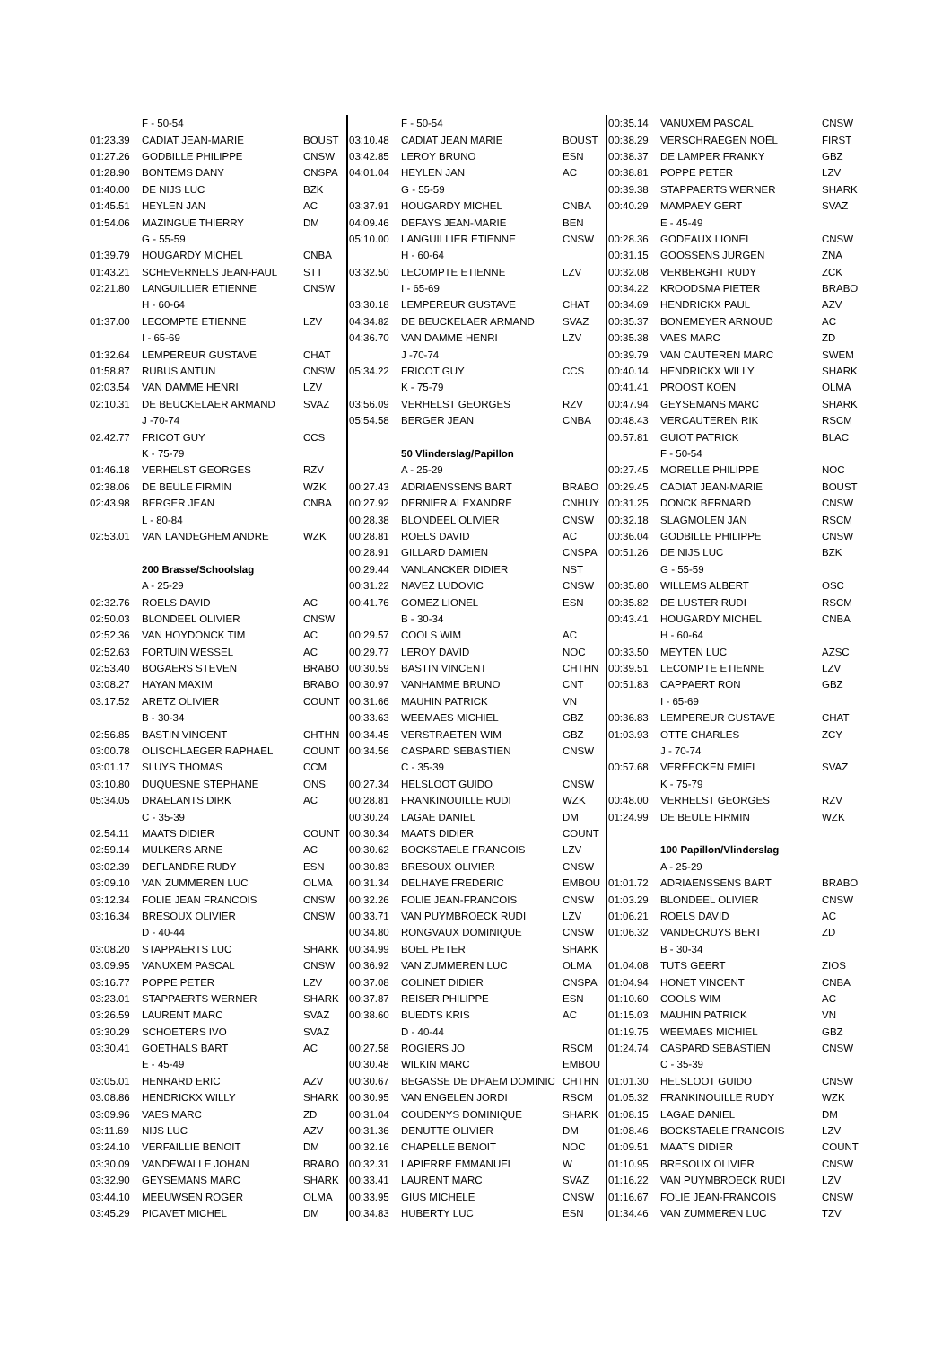| | F - 50-54 | |
| 01:23.39 | CADIAT JEAN-MARIE | BOUST |
| 01:27.26 | GODBILLE PHILIPPE | CNSW |
| 01:28.90 | BONTEMS DANY | CNSPA |
| 01:40.00 | DE NIJS LUC | BZK |
| 01:45.51 | HEYLEN JAN | AC |
| 01:54.06 | MAZINGUE THIERRY | DM |
| | G - 55-59 | |
| 01:39.79 | HOUGARDY MICHEL | CNBA |
| 01:43.21 | SCHEVERNELS JEAN-PAUL | STT |
| 02:21.80 | LANGUILLIER ETIENNE | CNSW |
| | H - 60-64 | |
| 01:37.00 | LECOMPTE ETIENNE | LZV |
| | I - 65-69 | |
| 01:32.64 | LEMPEREUR GUSTAVE | CHAT |
| 01:58.87 | RUBUS ANTUN | CNSW |
| 02:03.54 | VAN DAMME HENRI | LZV |
| 02:10.31 | DE BEUCKELAER ARMAND | SVAZ |
| | J -70-74 | |
| 02:42.77 | FRICOT GUY | CCS |
| | K - 75-79 | |
| 01:46.18 | VERHELST GEORGES | RZV |
| 02:38.06 | DE BEULE FIRMIN | WZK |
| 02:43.98 | BERGER JEAN | CNBA |
| | L - 80-84 | |
| 02:53.01 | VAN LANDEGHEM ANDRE | WZK |
| | 200 Brasse/Schoolslag | |
| | A - 25-29 | |
| 02:32.76 | ROELS DAVID | AC |
| 02:50.03 | BLONDEEL OLIVIER | CNSW |
| 02:52.36 | VAN HOYDONCK TIM | AC |
| 02:52.63 | FORTUIN WESSEL | AC |
| 02:53.40 | BOGAERS STEVEN | BRABO |
| 03:08.27 | HAYAN MAXIM | BRABO |
| 03:17.52 | ARETZ OLIVIER | COUNT |
| | B - 30-34 | |
| 02:56.85 | BASTIN VINCENT | CHTHN |
| 03:00.78 | OLISCHLAEGER RAPHAEL | COUNT |
| 03:01.17 | SLUYS THOMAS | CCM |
| 03:10.80 | DUQUESNE STEPHANE | ONS |
| 05:34.05 | DRAELANTS DIRK | AC |
| | C - 35-39 | |
| 02:54.11 | MAATS DIDIER | COUNT |
| 02:59.14 | MULKERS ARNE | AC |
| 03:02.39 | DEFLANDRE RUDY | ESN |
| 03:09.10 | VAN ZUMMEREN LUC | OLMA |
| 03:12.34 | FOLIE JEAN FRANCOIS | CNSW |
| 03:16.34 | BRESOUX OLIVIER | CNSW |
| | D - 40-44 | |
| 03:08.20 | STAPPAERTS LUC | SHARK |
| 03:09.95 | VANUXEM PASCAL | CNSW |
| 03:16.77 | POPPE PETER | LZV |
| 03:23.01 | STAPPAERTS WERNER | SHARK |
| 03:26.59 | LAURENT MARC | SVAZ |
| 03:30.29 | SCHOETERS IVO | SVAZ |
| 03:30.41 | GOETHALS BART | AC |
| | E - 45-49 | |
| 03:05.01 | HENRARD ERIC | AZV |
| 03:08.86 | HENDRICKX WILLY | SHARK |
| 03:09.96 | VAES MARC | ZD |
| 03:11.69 | NIJS LUC | AZV |
| 03:24.10 | VERFAILLIE BENOIT | DM |
| 03:30.09 | VANDEWALLE JOHAN | BRABO |
| 03:32.90 | GEYSEMANS MARC | SHARK |
| 03:44.10 | MEEUWSEN ROGER | OLMA |
| 03:45.29 | PICAVET MICHEL | DM |
| | F - 50-54 | |
| 03:10.48 | CADIAT JEAN MARIE | BOUST |
| 03:42.85 | LEROY BRUNO | ESN |
| 04:01.04 | HEYLEN JAN | AC |
| | G - 55-59 | |
| 03:37.91 | HOUGARDY MICHEL | CNBA |
| 04:09.46 | DEFAYS JEAN-MARIE | BEN |
| 05:10.00 | LANGUILLIER ETIENNE | CNSW |
| | H - 60-64 | |
| 03:32.50 | LECOMPTE ETIENNE | LZV |
| | I - 65-69 | |
| 03:30.18 | LEMPEREUR GUSTAVE | CHAT |
| 04:34.82 | DE BEUCKELAER ARMAND | SVAZ |
| 04:36.70 | VAN DAMME HENRI | LZV |
| | J -70-74 | |
| 05:34.22 | FRICOT GUY | CCS |
| | K - 75-79 | |
| 03:56.09 | VERHELST GEORGES | RZV |
| 05:54.58 | BERGER JEAN | CNBA |
| | 50 Vlinderslag/Papillon | |
| | A - 25-29 | |
| 00:27.43 | ADRIAENSSENS BART | BRABO |
| 00:27.92 | DERNIER ALEXANDRE | CNHUY |
| 00:28.38 | BLONDEEL OLIVIER | CNSW |
| 00:28.81 | ROELS DAVID | AC |
| 00:28.91 | GILLARD DAMIEN | CNSPA |
| 00:29.44 | VANLANCKER DIDIER | NST |
| 00:31.22 | NAVEZ LUDOVIC | CNSW |
| 00:41.76 | GOMEZ LIONEL | ESN |
| | B - 30-34 | |
| 00:29.57 | COOLS WIM | AC |
| 00:29.77 | LEROY DAVID | NOC |
| 00:30.59 | BASTIN VINCENT | CHTHN |
| 00:30.97 | VANHAMME BRUNO | CNT |
| 00:31.66 | MAUHIN PATRICK | VN |
| 00:33.63 | WEEMAES MICHIEL | GBZ |
| 00:34.45 | VERSTRAETEN WIM | GBZ |
| 00:34.56 | CASPARD SEBASTIEN | CNSW |
| | C - 35-39 | |
| 00:27.34 | HELSLOOT GUIDO | CNSW |
| 00:28.81 | FRANKINOUILLE RUDI | WZK |
| 00:30.24 | LAGAE DANIEL | DM |
| 00:30.34 | MAATS DIDIER | COUNT |
| 00:30.62 | BOCKSTAELE FRANCOIS | LZV |
| 00:30.83 | BRESOUX OLIVIER | CNSW |
| 00:31.34 | DELHAYE FREDERIC | EMBOU |
| 00:32.26 | FOLIE JEAN-FRANCOIS | CNSW |
| 00:33.71 | VAN PUYMBROECK RUDI | LZV |
| 00:34.80 | RONGVAUX DOMINIQUE | CNSW |
| 00:34.99 | BOEL PETER | SHARK |
| 00:36.92 | VAN ZUMMEREN LUC | OLMA |
| 00:37.08 | COLINET DIDIER | CNSPA |
| 00:37.87 | REISER PHILIPPE | ESN |
| 00:38.60 | BUEDTS KRIS | AC |
| | D - 40-44 | |
| 00:27.58 | ROGIERS JO | RSCM |
| 00:30.48 | WILKIN MARC | EMBOU |
| 00:30.67 | BEGASSE DE DHAEM DOMINIC | CHTHN |
| 00:30.95 | VAN ENGELEN JORDI | RSCM |
| 00:31.04 | COUDENYS DOMINIQUE | SHARK |
| 00:31.36 | DENUTTE OLIVIER | DM |
| 00:32.16 | CHAPELLE BENOIT | NOC |
| 00:32.31 | LAPIERRE EMMANUEL | W |
| 00:33.41 | LAURENT MARC | SVAZ |
| 00:33.95 | GIUS MICHELE | CNSW |
| 00:34.83 | HUBERTY LUC | ESN |
| 00:35.14 | VANUXEM PASCAL | CNSW |
| 00:38.29 | VERSCHRAEGEN NOËL | FIRST |
| 00:38.37 | DE LAMPER FRANKY | GBZ |
| 00:38.81 | POPPE PETER | LZV |
| 00:39.38 | STAPPAERTS WERNER | SHARK |
| 00:40.29 | MAMPAEY GERT | SVAZ |
| | E - 45-49 | |
| 00:28.36 | GODEAUX LIONEL | CNSW |
| 00:31.15 | GOOSSENS JURGEN | ZNA |
| 00:32.08 | VERBERGHT RUDY | ZCK |
| 00:34.22 | KROODSMA PIETER | BRABO |
| 00:34.69 | HENDRICKX PAUL | AZV |
| 00:35.37 | BONEMEYER ARNOUD | AC |
| 00:35.38 | VAES MARC | ZD |
| 00:39.79 | VAN CAUTEREN MARC | SWEM |
| 00:40.14 | HENDRICKX WILLY | SHARK |
| 00:41.41 | PROOST KOEN | OLMA |
| 00:47.94 | GEYSEMANS MARC | SHARK |
| 00:48.43 | VERCAUTEREN RIK | RSCM |
| 00:57.81 | GUIOT PATRICK | BLAC |
| | F - 50-54 | |
| 00:27.45 | MORELLE PHILIPPE | NOC |
| 00:29.45 | CADIAT JEAN-MARIE | BOUST |
| 00:31.25 | DONCK BERNARD | CNSW |
| 00:32.18 | SLAGMOLEN JAN | RSCM |
| 00:36.04 | GODBILLE PHILIPPE | CNSW |
| 00:51.26 | DE NIJS LUC | BZK |
| | G - 55-59 | |
| 00:35.80 | WILLEMS ALBERT | OSC |
| 00:35.82 | DE LUSTER RUDI | RSCM |
| 00:43.41 | HOUGARDY MICHEL | CNBA |
| | H - 60-64 | |
| 00:33.50 | MEYTEN LUC | AZSC |
| 00:39.51 | LECOMPTE ETIENNE | LZV |
| 00:51.83 | CAPPAERT RON | GBZ |
| | I - 65-69 | |
| 00:36.83 | LEMPEREUR GUSTAVE | CHAT |
| 01:03.93 | OTTE CHARLES | ZCY |
| | J - 70-74 | |
| 00:57.68 | VEREECKEN EMIEL | SVAZ |
| | K - 75-79 | |
| 00:48.00 | VERHELST GEORGES | RZV |
| 01:24.99 | DE BEULE FIRMIN | WZK |
| | 100 Papillon/Vlinderslag | |
| | A - 25-29 | |
| 01:01.72 | ADRIAENSSENS BART | BRABO |
| 01:03.29 | BLONDEEL OLIVIER | CNSW |
| 01:06.21 | ROELS DAVID | AC |
| 01:06.32 | VANDECRUYS BERT | ZD |
| | B - 30-34 | |
| 01:04.08 | TUTS GEERT | ZIOS |
| 01:04.94 | HONET VINCENT | CNBA |
| 01:10.60 | COOLS WIM | AC |
| 01:15.03 | MAUHIN PATRICK | VN |
| 01:19.75 | WEEMAES MICHIEL | GBZ |
| 01:24.74 | CASPARD SEBASTIEN | CNSW |
| | C - 35-39 | |
| 01:01.30 | HELSLOOT GUIDO | CNSW |
| 01:05.32 | FRANKINOUILLE RUDY | WZK |
| 01:08.15 | LAGAE DANIEL | DM |
| 01:08.46 | BOCKSTAELE FRANCOIS | LZV |
| 01:09.51 | MAATS DIDIER | COUNT |
| 01:10.95 | BRESOUX OLIVIER | CNSW |
| 01:16.22 | VAN PUYMBROECK RUDI | LZV |
| 01:16.67 | FOLIE JEAN-FRANCOIS | CNSW |
| 01:34.46 | VAN ZUMMEREN LUC | TZV |